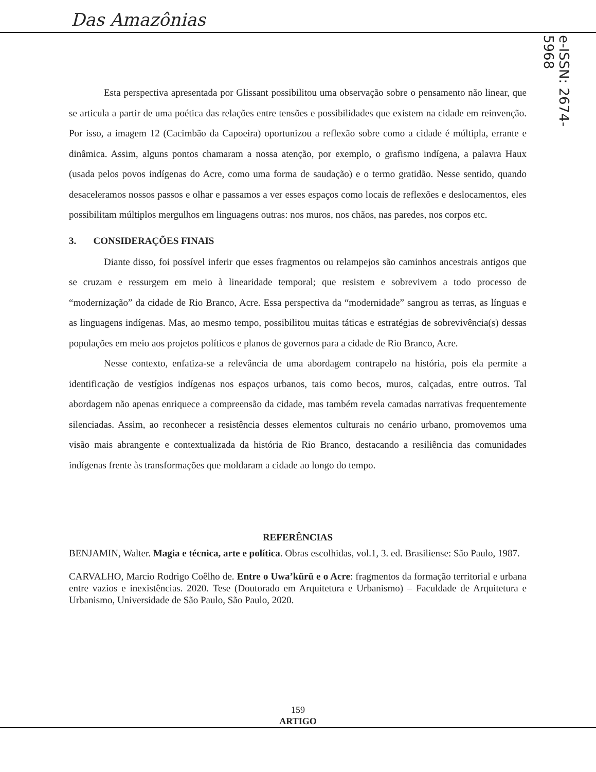Das Amazônias
e-ISSN: 2674-5968
Esta perspectiva apresentada por Glissant possibilitou uma observação sobre o pensamento não linear, que se articula a partir de uma poética das relações entre tensões e possibilidades que existem na cidade em reinvenção. Por isso, a imagem 12 (Cacimbão da Capoeira) oportunizou a reflexão sobre como a cidade é múltipla, errante e dinâmica. Assim, alguns pontos chamaram a nossa atenção, por exemplo, o grafismo indígena, a palavra Haux (usada pelos povos indígenas do Acre, como uma forma de saudação) e o termo gratidão. Nesse sentido, quando desaceleramos nossos passos e olhar e passamos a ver esses espaços como locais de reflexões e deslocamentos, eles possibilitam múltiplos mergulhos em linguagens outras: nos muros, nos chãos, nas paredes, nos corpos etc.
3. CONSIDERAÇÕES FINAIS
Diante disso, foi possível inferir que esses fragmentos ou relampejos são caminhos ancestrais antigos que se cruzam e ressurgem em meio à linearidade temporal; que resistem e sobrevivem a todo processo de “modernização” da cidade de Rio Branco, Acre. Essa perspectiva da “modernidade” sangrou as terras, as línguas e as linguagens indígenas. Mas, ao mesmo tempo, possibilitou muitas táticas e estratégias de sobrevivência(s) dessas populações em meio aos projetos políticos e planos de governos para a cidade de Rio Branco, Acre.
Nesse contexto, enfatiza-se a relevância de uma abordagem contrapelo na história, pois ela permite a identificação de vestígios indígenas nos espaços urbanos, tais como becos, muros, calçadas, entre outros. Tal abordagem não apenas enriquece a compreensão da cidade, mas também revela camadas narrativas frequentemente silenciadas. Assim, ao reconhecer a resistência desses elementos culturais no cenário urbano, promovemos uma visão mais abrangente e contextualizada da história de Rio Branco, destacando a resiliência das comunidades indígenas frente às transformações que moldaram a cidade ao longo do tempo.
REFERÊNCIAS
BENJAMIN, Walter. Magia e técnica, arte e política. Obras escolhidas, vol.1, 3. ed. Brasiliense: São Paulo, 1987.
CARVALHO, Marcio Rodrigo Coêlho de. Entre o Uwa’kürü e o Acre: fragmentos da formação territorial e urbana entre vazios e inexistências. 2020. Tese (Doutorado em Arquitetura e Urbanismo) – Faculdade de Arquitetura e Urbanismo, Universidade de São Paulo, São Paulo, 2020.
159
ARTIGO